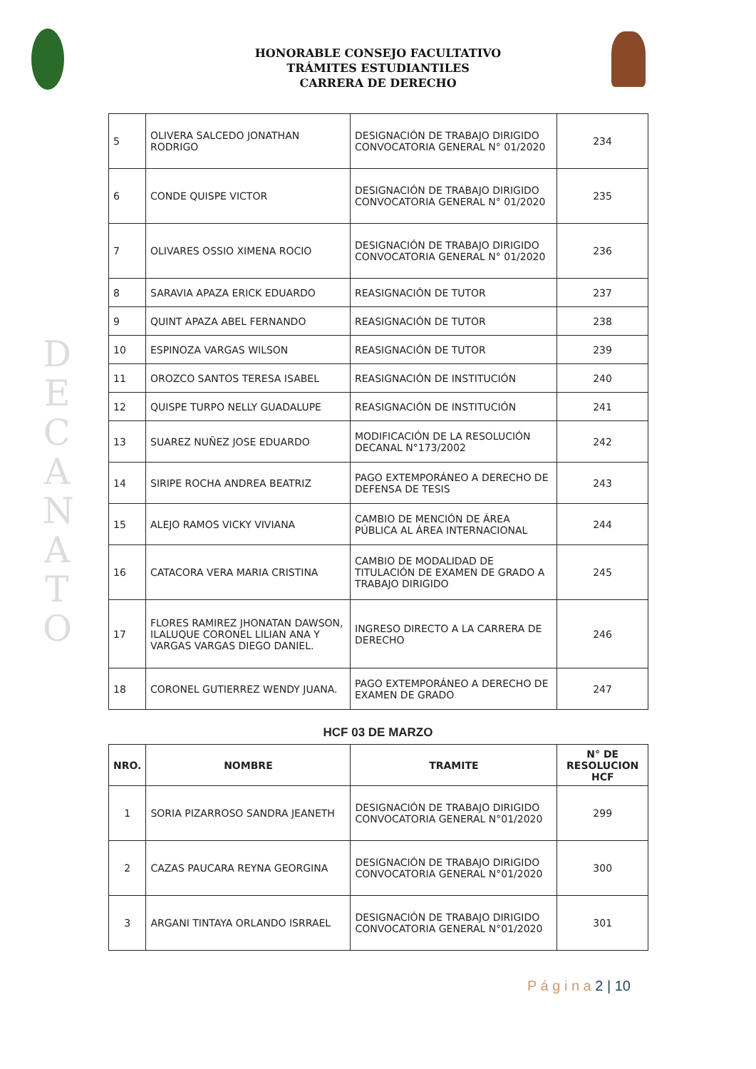HONORABLE CONSEJO FACULTATIVO
TRÁMITES ESTUDIANTILES
CARRERA DE DERECHO
D E C A N A T O
| 5 | OLIVERA SALCEDO JONATHAN RODRIGO | DESIGNACIÓN DE TRABAJO DIRIGIDO CONVOCATORIA GENERAL N° 01/2020 | 234 |
| 6 | CONDE QUISPE VICTOR | DESIGNACIÓN DE TRABAJO DIRIGIDO CONVOCATORIA GENERAL N° 01/2020 | 235 |
| 7 | OLIVARES OSSIO XIMENA ROCIO | DESIGNACIÓN DE TRABAJO DIRIGIDO CONVOCATORIA GENERAL N° 01/2020 | 236 |
| 8 | SARAVIA APAZA ERICK EDUARDO | REASIGNACIÓN DE TUTOR | 237 |
| 9 | QUINT APAZA ABEL FERNANDO | REASIGNACIÓN DE TUTOR | 238 |
| 10 | ESPINOZA VARGAS WILSON | REASIGNACIÓN DE TUTOR | 239 |
| 11 | OROZCO SANTOS TERESA ISABEL | REASIGNACIÓN DE INSTITUCIÓN | 240 |
| 12 | QUISPE TURPO NELLY GUADALUPE | REASIGNACIÓN DE INSTITUCIÓN | 241 |
| 13 | SUAREZ NUÑEZ JOSE EDUARDO | MODIFICACIÓN DE LA RESOLUCIÓN DECANAL N°173/2002 | 242 |
| 14 | SIRIPE ROCHA ANDREA BEATRIZ | PAGO EXTEMPORÁNEO A DERECHO DE DEFENSA DE TESIS | 243 |
| 15 | ALEJO RAMOS VICKY VIVIANA | CAMBIO DE MENCIÓN DE ÁREA PÚBLICA AL ÁREA INTERNACIONAL | 244 |
| 16 | CATACORA VERA MARIA CRISTINA | CAMBIO DE MODALIDAD DE TITULACIÓN DE EXAMEN DE GRADO A TRABAJO DIRIGIDO | 245 |
| 17 | FLORES RAMIREZ JHONATAN DAWSON, ILALUQUE CORONEL LILIAN ANA Y VARGAS VARGAS DIEGO DANIEL. | INGRESO DIRECTO A LA CARRERA DE DERECHO | 246 |
| 18 | CORONEL GUTIERREZ WENDY JUANA. | PAGO EXTEMPORÁNEO A DERECHO DE EXAMEN DE GRADO | 247 |
HCF 03 DE MARZO
| NRO. | NOMBRE | TRAMITE | N° DE RESOLUCION HCF |
| --- | --- | --- | --- |
| 1 | SORIA PIZARROSO SANDRA JEANETH | DESIGNACIÓN DE TRABAJO DIRIGIDO CONVOCATORIA GENERAL N°01/2020 | 299 |
| 2 | CAZAS PAUCARA REYNA GEORGINA | DESIGNACIÓN DE TRABAJO DIRIGIDO CONVOCATORIA GENERAL N°01/2020 | 300 |
| 3 | ARGANI TINTAYA ORLANDO ISRRAEL | DESIGNACIÓN DE TRABAJO DIRIGIDO CONVOCATORIA GENERAL N°01/2020 | 301 |
P á g i n a 2 | 10